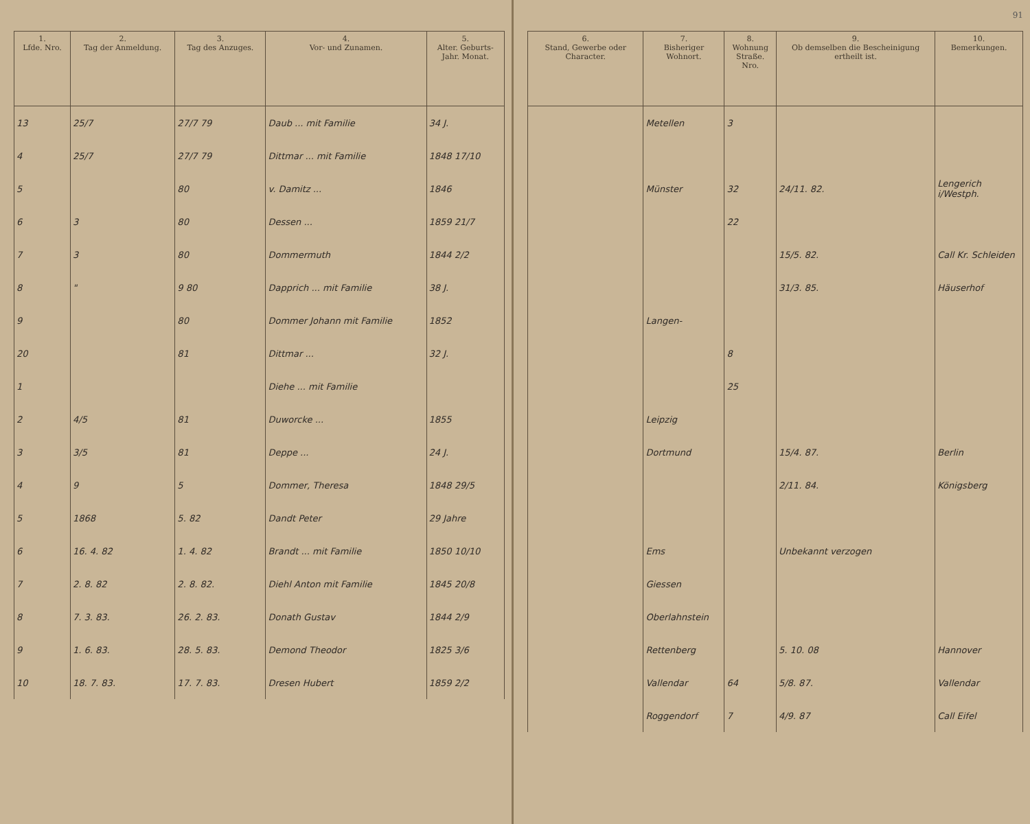| 1. Lfde. Nro. | 2. Tag der Anmeldung. | 3. Tag des Anzuges. | 4. Vor- und Zunamen. | 5. Alter. Geburts- Jahr. Monat. |
| --- | --- | --- | --- | --- |
| 13 | 25/7 | 27/7 79 | Daub ... mit Familie | 34 J. |
| 4 | 25/7 | 27/7 79 | Dittmar ... mit Familie | 1848 17/10 |
| 5 | | 80 | v. Damitz ... | 1846 |
| 6 | 3 | 80 | Dessen ... | 1859 21/7 |
| 7 | 3 | 80 | Dommermuth | 1844 2/2 |
| 8 | " | 9 80 | Dapprich ... mit Familie | 38 J. |
| 9 | | 80 | Dommer Johann mit Familie | 1852 |
| 20 | | 81 | Dittmar ... | 32 J. |
| 1 | | | Diehe ... mit Familie | |
| 2 | 4/5 | 81 | Duworcke ... | 1855 |
| 3 | 3/5 | 81 | Deppe ... | 24 J. |
| 4 | 9 | 5 | Dommer, Theresa | 1848 29/5 |
| 5 | 1868 | 5. 82 | Dandt Peter | 29 Jahre |
| 6 | 16. 4. 82 | 1. 4. 82 | Brandt ... mit Familie | 1850 10/10 |
| 7 | 2. 8. 82 | 2. 8. 82. | Diehl Anton mit Familie | 1845 20/8 |
| 8 | 7. 3. 83. | 26. 2. 83. | Donath Gustav | 1844 2/9 |
| 9 | 1. 6. 83. | 28. 5. 83. | Demond Theodor | 1825 3/6 |
| 10 | 18. 7. 83. | 17. 7. 83. | Dresen Hubert | 1859 2/2 |
91
| 6. Stand, Gewerbe oder Character. | 7. Bisheriger Wohnort. | 8. Wohnung Straße. Nro. | 9. Ob demselben die Bescheinigung ertheilt ist. | 10. Bemerkungen. |
| --- | --- | --- | --- | --- |
| | Metellen | 3 | | |
| | Münster | 32 | 24/11. 82. | Lengerich i/Westph. |
| | | 22 | | |
| | | | 15/5. 82. | Call Kr. Schleiden |
| | | | 31/3. 85. | Häuserhof |
| | Langen- | | | |
| | | 8 | | |
| | | 25 | | |
| | Leipzig | | | |
| | Dortmund | | 15/4. 87. | Berlin |
| | | | 2/11. 84. | Königsberg |
| | Ems | | Unbekannt verzogen | |
| | Giessen | | | |
| | Oberlahnstein | | | |
| | Rettenberg | | 5. 10. 08 | Hannover |
| | Vallendar | 64 | 5/8. 87. | Vallendar |
| | Roggendorf | 7 | 4/9. 87 | Call Eifel |